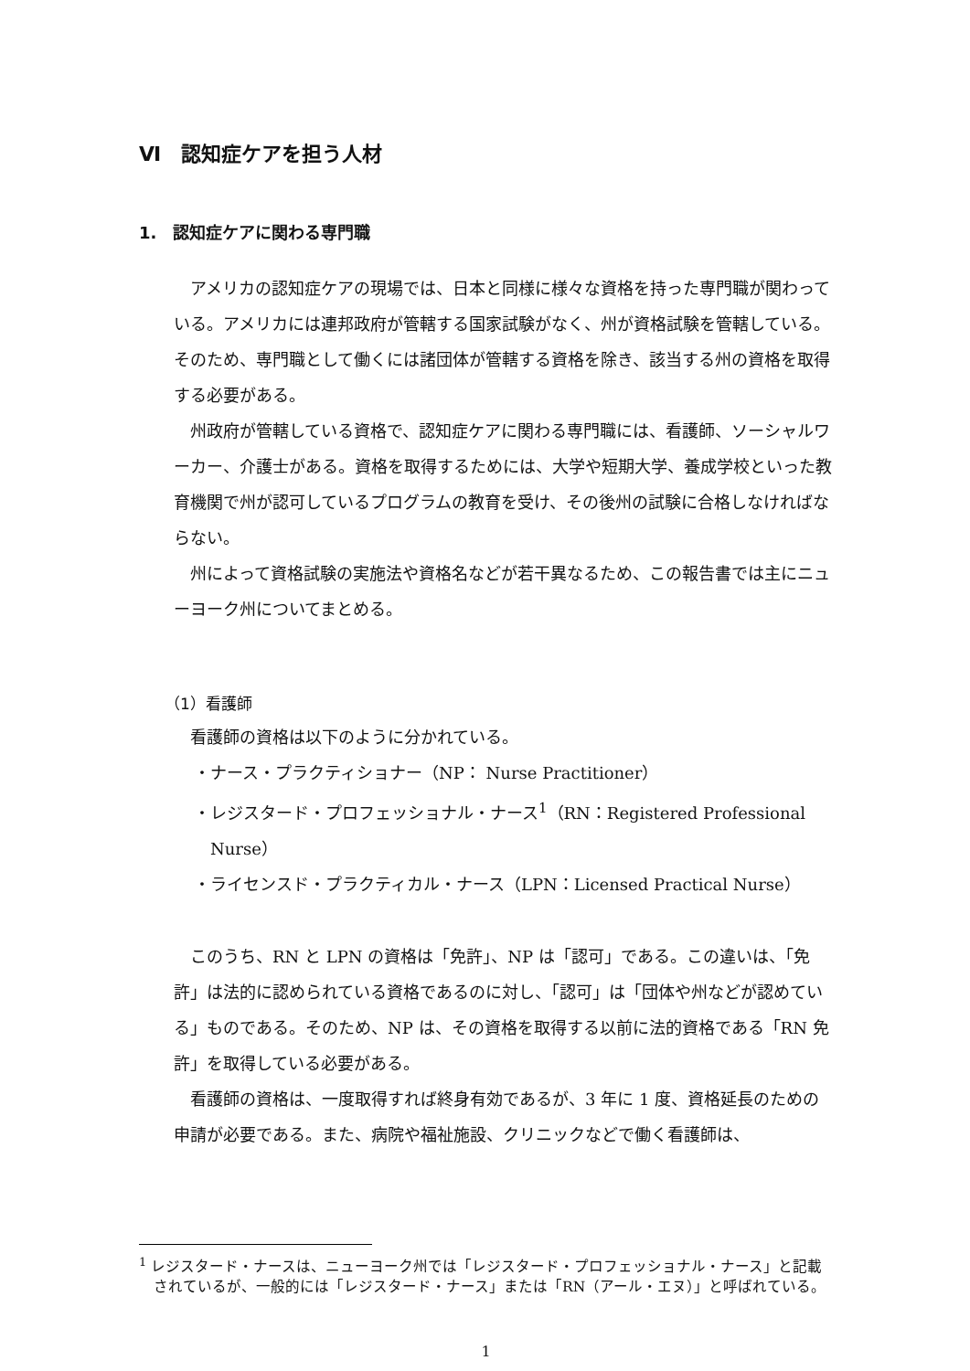Ⅵ　認知症ケアを担う人材
1.　認知症ケアに関わる専門職
アメリカの認知症ケアの現場では、日本と同様に様々な資格を持った専門職が関わっている。アメリカには連邦政府が管轄する国家試験がなく、州が資格試験を管轄している。そのため、専門職として働くには諸団体が管轄する資格を除き、該当する州の資格を取得する必要がある。
州政府が管轄している資格で、認知症ケアに関わる専門職には、看護師、ソーシャルワーカー、介護士がある。資格を取得するためには、大学や短期大学、養成学校といった教育機関で州が認可しているプログラムの教育を受け、その後州の試験に合格しなければならない。
州によって資格試験の実施法や資格名などが若干異なるため、この報告書では主にニューヨーク州についてまとめる。
（1）看護師
看護師の資格は以下のように分かれている。
・ナース・プラクティショナー（NP： Nurse Practitioner）
・レジスタード・プロフェッショナル・ナース<sup>1</sup>（RN：Registered Professional Nurse）
・ライセンスド・プラクティカル・ナース（LPN：Licensed Practical Nurse）
このうち、RN と LPN の資格は「免許」、NP は「認可」である。この違いは、「免許」は法的に認められている資格であるのに対し、「認可」は「団体や州などが認めている」ものである。そのため、NP は、その資格を取得する以前に法的資格である「RN 免許」を取得している必要がある。
看護師の資格は、一度取得すれば終身有効であるが、3 年に 1 度、資格延長のための申請が必要である。また、病院や福祉施設、クリニックなどで働く看護師は、
<sup>1</sup> レジスタード・ナースは、ニューヨーク州では「レジスタード・プロフェッショナル・ナース」と記載されているが、一般的には「レジスタード・ナース」または「RN（アール・エヌ）」と呼ばれている。
1